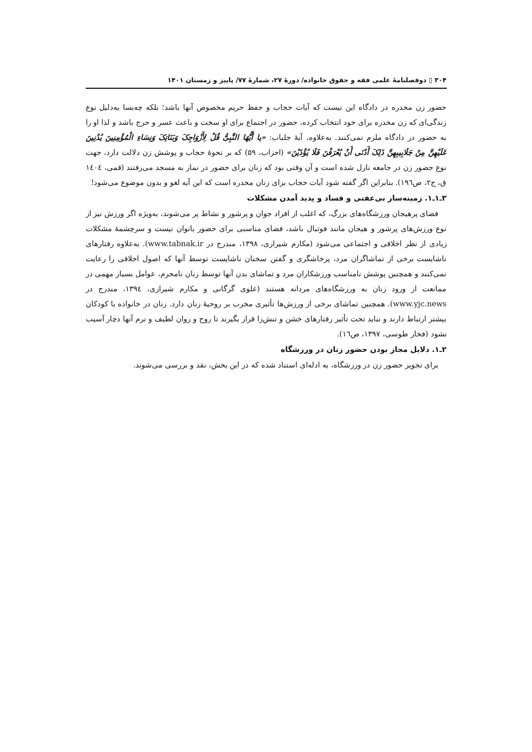۳۰۴ ▯ دوفصلنامهٔ علمی فقه و حقوق خانواده/ دورهٔ ۲۷، شمارهٔ ۷۷/ پاییز و زمستان ۱۴۰۱
حضور زن مخدره در دادگاه این نیست که آیات حجاب و حفظ حریم مخصوص آنها باشد؛ بلکه چه‌بسا به‌دلیل نوع زندگی‌ای که زن مخدره برای خود انتخاب کرده، حضور در اجتماع برای او سخت و باعث عسر و حرج باشد و لذا او را به حضور در دادگاه ملزم نمی‌کنند. به‌علاوه، آیهٔ جلباب: «یا أَیُّهَا النَّبِیُّ قُلْ لِأَزْوَاجِکَ وَبَنَاتِکَ وَنِسَاءِ الْمُؤْمِنِینَ یُدْنِینَ عَلَیْهِنَّ مِنْ جَلَابِیبِهِنَّ ذَلِکَ أَدْنَى أَنْ یُعْرَفْنَ فَلَا یُؤْذَیْنَ» (احزاب، ۵۹) که بر نحوهٔ حجاب و پوشش زن دلالت دارد، جهت نوع حضور زن در جامعه نازل شده است و آن وقتی بود که زنان برای حضور در نماز به مسجد می‌رفتند (قمی، ١٤٠٤ ق، ج٢، ص١٩٦). بنابراین اگر گفته شود آیات حجاب برای زنان مخدره است که این آیه لغو و بدون موضوع می‌شود!
۳ـ۱ـ۱. زمینه‌ساز بی‌عفتی و فساد و پدید آمدن مشکلات
فضای پرهیجان ورزشگاه‌های بزرگ، که اغلب از افراد جوان و پرشور و نشاط پر می‌شوند، به‌ویژه اگر ورزش نیز از نوع ورزش‌های پرشور و هیجان مانند فوتبال باشد، فضای مناسبی برای حضور بانوان نیست و سرچشمهٔ مشکلات زیادی از نظر اخلاقی و اجتماعی می‌شود (مکارم شیرازی، ۱۳۹۸، مندرج در www.tabnak.ir). به‌علاوه رفتارهای ناشایست برخی از تماشاگران مرد، پرخاشگری و گفتن سخنان ناشایست توسط آنها که اصول اخلاقی را رعایت نمی‌کنند و همچنین پوشش نامناسب ورزشکاران مرد و تماشای بدن آنها توسط زنان نامحرم، عوامل بسیار مهمی در ممانعت از ورود زنان به ورزشگاه‌های مردانه هستند (علوی گرگانی و مکارم شیرازی، ١٣٩٤، مندرج در www.yjc.news). همچنین تماشای برخی از ورزش‌ها تأثیری مخرب بر روحیهٔ زنان دارد. زنان در خانواده با کودکان بیشتر ارتباط دارند و نباید تحت تأثیر رفتارهای خشن و تنش‌زا قرار بگیرند تا روح و روان لطیف و نرم آنها دچار آسیب نشود (فخار طوسی، ١٣٩٧، ص١٦).
۲ـ۱. دلایل مجاز بودن حضور زنان در ورزشگاه
برای تجویز حضور زن در ورزشگاه، به ادله‌ای استناد شده که در این بخش، نقد و بررسی می‌شوند.